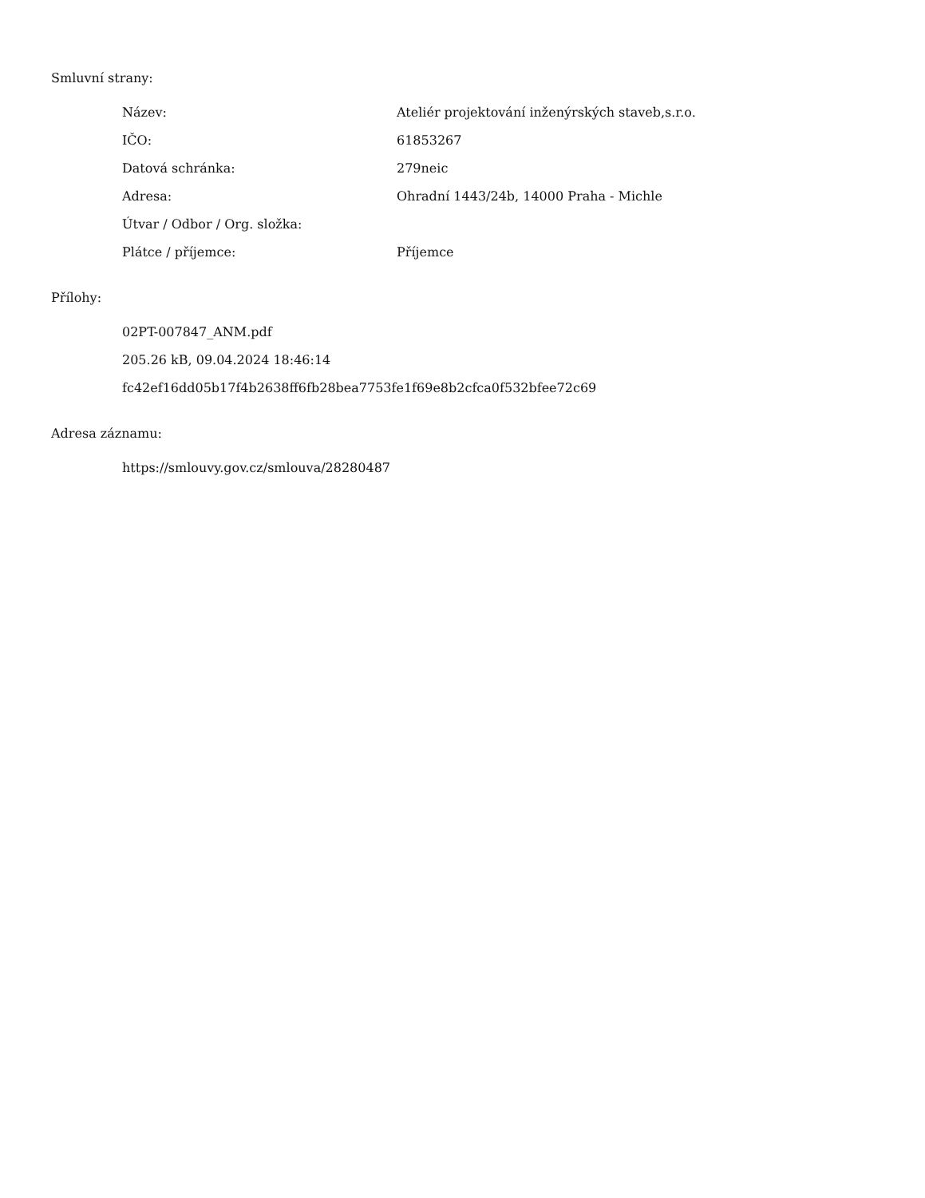Smluvní strany:
| Název: | Ateliér projektování inženýrských staveb,s.r.o. |
| IČO: | 61853267 |
| Datová schránka: | 279neic |
| Adresa: | Ohradní 1443/24b, 14000 Praha - Michle |
| Útvar / Odbor / Org. složka: | |
| Plátce / příjemce: | Příjemce |
Přílohy:
02PT-007847_ANM.pdf
205.26 kB, 09.04.2024 18:46:14
fc42ef16dd05b17f4b2638ff6fb28bea7753fe1f69e8b2cfca0f532bfee72c69
Adresa záznamu:
https://smlouvy.gov.cz/smlouva/28280487